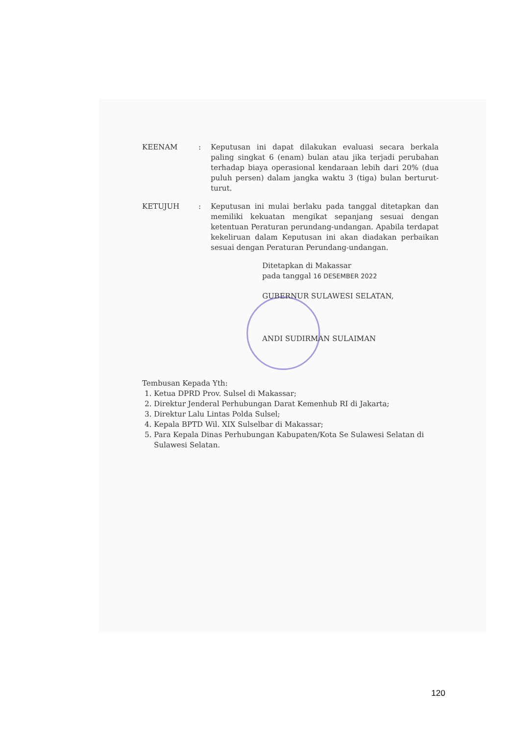KEENAM : Keputusan ini dapat dilakukan evaluasi secara berkala paling singkat 6 (enam) bulan atau jika terjadi perubahan terhadap biaya operasional kendaraan lebih dari 20% (dua puluh persen) dalam jangka waktu 3 (tiga) bulan berturut-turut.
KETUJUH : Keputusan ini mulai berlaku pada tanggal ditetapkan dan memiliki kekuatan mengikat sepanjang sesuai dengan ketentuan Peraturan perundang-undangan. Apabila terdapat kekeliruan dalam Keputusan ini akan diadakan perbaikan sesuai dengan Peraturan Perundang-undangan.
Ditetapkan di Makassar
pada tanggal 16 DESEMBER 2022
GUBERNUR SULAWESI SELATAN,
ANDI SUDIRMAN SULAIMAN
Tembusan Kepada Yth:
1. Ketua DPRD Prov. Sulsel di Makassar;
2. Direktur Jenderal Perhubungan Darat Kemenhub RI di Jakarta;
3. Direktur Lalu Lintas Polda Sulsel;
4. Kepala BPTD Wil. XIX Sulselbar di Makassar;
5. Para Kepala Dinas Perhubungan Kabupaten/Kota Se Sulawesi Selatan di Sulawesi Selatan.
120